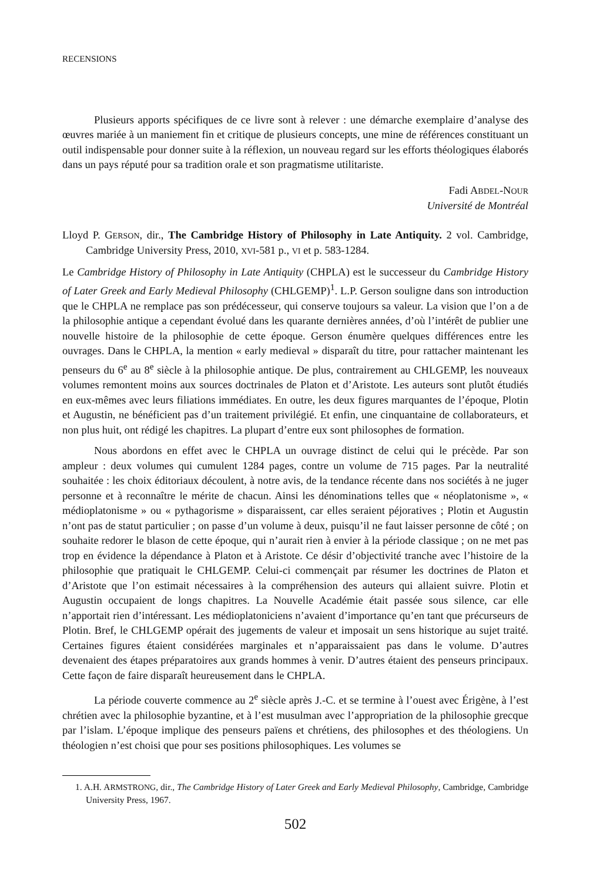RECENSIONS
Plusieurs apports spécifiques de ce livre sont à relever : une démarche exemplaire d’analyse des œuvres mariée à un maniement fin et critique de plusieurs concepts, une mine de références constituant un outil indispensable pour donner suite à la réflexion, un nouveau regard sur les efforts théologiques élaborés dans un pays réputé pour sa tradition orale et son pragmatisme utilitariste.
Fadi ABDEL-NOUR
Université de Montréal
Lloyd P. GERSON, dir., The Cambridge History of Philosophy in Late Antiquity. 2 vol. Cambridge, Cambridge University Press, 2010, XVI-581 p., VI et p. 583-1284.
Le Cambridge History of Philosophy in Late Antiquity (CHPLA) est le successeur du Cambridge History of Later Greek and Early Medieval Philosophy (CHLGEMP)<sup>1</sup>. L.P. Gerson souligne dans son introduction que le CHPLA ne remplace pas son prédécesseur, qui conserve toujours sa valeur. La vision que l’on a de la philosophie antique a cependant évolué dans les quarante dernières années, d’où l’intérêt de publier une nouvelle histoire de la philosophie de cette époque. Gerson énumère quelques différences entre les ouvrages. Dans le CHPLA, la mention « early medieval » disparaît du titre, pour rattacher maintenant les penseurs du 6<sup>e</sup> au 8<sup>e</sup> siècle à la philosophie antique. De plus, contrairement au CHLGEMP, les nouveaux volumes remontent moins aux sources doctrinales de Platon et d’Aristote. Les auteurs sont plutôt étudiés en eux-mêmes avec leurs filiations immédiates. En outre, les deux figures marquantes de l’époque, Plotin et Augustin, ne bénéficient pas d’un traitement privilégié. Et enfin, une cinquantaine de collaborateurs, et non plus huit, ont rédigé les chapitres. La plupart d’entre eux sont philosophes de formation.
Nous abordons en effet avec le CHPLA un ouvrage distinct de celui qui le précède. Par son ampleur : deux volumes qui cumulent 1284 pages, contre un volume de 715 pages. Par la neutralité souhaitée : les choix éditoriaux découlent, à notre avis, de la tendance récente dans nos sociétés à ne juger personne et à reconnaître le mérite de chacun. Ainsi les dénominations telles que « néoplatonisme », « médioplatonisme » ou « pythagorisme » disparaissent, car elles seraient péjoratives ; Plotin et Augustin n’ont pas de statut particulier ; on passe d’un volume à deux, puisqu’il ne faut laisser personne de côté ; on souhaite redorer le blason de cette époque, qui n’aurait rien à envier à la période classique ; on ne met pas trop en évidence la dépendance à Platon et à Aristote. Ce désir d’objectivité tranche avec l’histoire de la philosophie que pratiquait le CHLGEMP. Celui-ci commençait par résumer les doctrines de Platon et d’Aristote que l’on estimait nécessaires à la compréhension des auteurs qui allaient suivre. Plotin et Augustin occupaient de longs chapitres. La Nouvelle Académie était passée sous silence, car elle n’apportait rien d’intéressant. Les médioplatoniciens n’avaient d’importance qu’en tant que précurseurs de Plotin. Bref, le CHLGEMP opérait des jugements de valeur et imposait un sens historique au sujet traité. Certaines figures étaient considérées marginales et n’apparaissaient pas dans le volume. D’autres devenaient des étapes préparatoires aux grands hommes à venir. D’autres étaient des penseurs principaux. Cette façon de faire disparaît heureusement dans le CHPLA.
La période couverte commence au 2<sup>e</sup> siècle après J.-C. et se termine à l’ouest avec Érigène, à l’est chrétien avec la philosophie byzantine, et à l’est musulman avec l’appropriation de la philosophie grecque par l’islam. L’époque implique des penseurs païens et chrétiens, des philosophes et des théologiens. Un théologien n’est choisi que pour ses positions philosophiques. Les volumes se
1. A.H. ARMSTRONG, dir., The Cambridge History of Later Greek and Early Medieval Philosophy, Cambridge, Cambridge University Press, 1967.
502